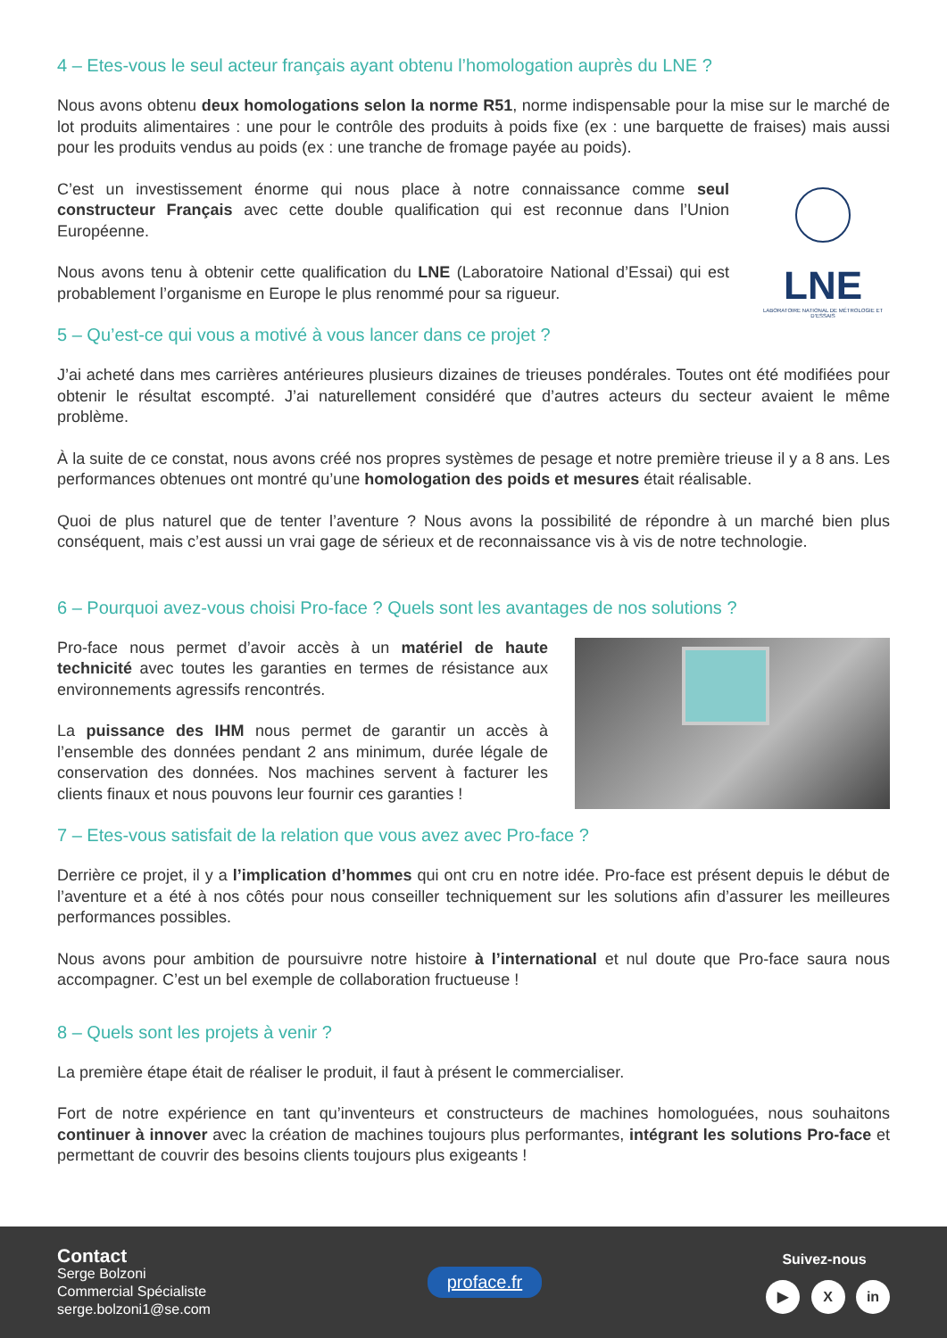4 – Etes-vous le seul acteur français ayant obtenu l’homologation auprès du LNE ?
Nous avons obtenu deux homologations selon la norme R51, norme indispensable pour la mise sur le marché de lot produits alimentaires : une pour le contrôle des produits à poids fixe (ex : une barquette de fraises) mais aussi pour les produits vendus au poids (ex : une tranche de fromage payée au poids).
C’est un investissement énorme qui nous place à notre connaissance comme seul constructeur Français avec cette double qualification qui est reconnue dans l’Union Européenne.
Nous avons tenu à obtenir cette qualification du LNE (Laboratoire National d’Essai) qui est probablement l’organisme en Europe le plus renommé pour sa rigueur.
LNE
LABORATOIRE NATIONAL DE MÉTROLOGIE ET D’ESSAIS
5 – Qu’est-ce qui vous a motivé à vous lancer dans ce projet ?
J’ai acheté dans mes carrières antérieures plusieurs dizaines de trieuses pondérales. Toutes ont été modifiées pour obtenir le résultat escompté. J’ai naturellement considéré que d’autres acteurs du secteur avaient le même problème.
À la suite de ce constat, nous avons créé nos propres systèmes de pesage et notre première trieuse il y a 8 ans. Les performances obtenues ont montré qu’une homologation des poids et mesures était réalisable.
Quoi de plus naturel que de tenter l’aventure ? Nous avons la possibilité de répondre à un marché bien plus conséquent, mais c’est aussi un vrai gage de sérieux et de reconnaissance vis à vis de notre technologie.
6 – Pourquoi avez-vous choisi Pro-face ? Quels sont les avantages de nos solutions ?
Pro-face nous permet d’avoir accès à un matériel de haute technicité avec toutes les garanties en termes de résistance aux environnements agressifs rencontrés.
La puissance des IHM nous permet de garantir un accès à l’ensemble des données pendant 2 ans minimum, durée légale de conservation des données. Nos machines servent à facturer les clients finaux et nous pouvons leur fournir ces garanties !
7 – Etes-vous satisfait de la relation que vous avez avec Pro-face ?
Derrière ce projet, il y a l’implication d’hommes qui ont cru en notre idée. Pro-face est présent depuis le début de l’aventure et a été à nos côtés pour nous conseiller techniquement sur les solutions afin d’assurer les meilleures performances possibles.
Nous avons pour ambition de poursuivre notre histoire à l’international et nul doute que Pro-face saura nous accompagner. C’est un bel exemple de collaboration fructueuse !
8 – Quels sont les projets à venir ?
La première étape était de réaliser le produit, il faut à présent le commercialiser.
Fort de notre expérience en tant qu’inventeurs et constructeurs de machines homologuées, nous souhaitons continuer à innover avec la création de machines toujours plus performantes, intégrant les solutions Pro-face et permettant de couvrir des besoins clients toujours plus exigeants !
Contact
Serge Bolzoni
Commercial Spécialiste
serge.bolzoni1@se.com
proface.fr
Suivez-nous
▶ X in